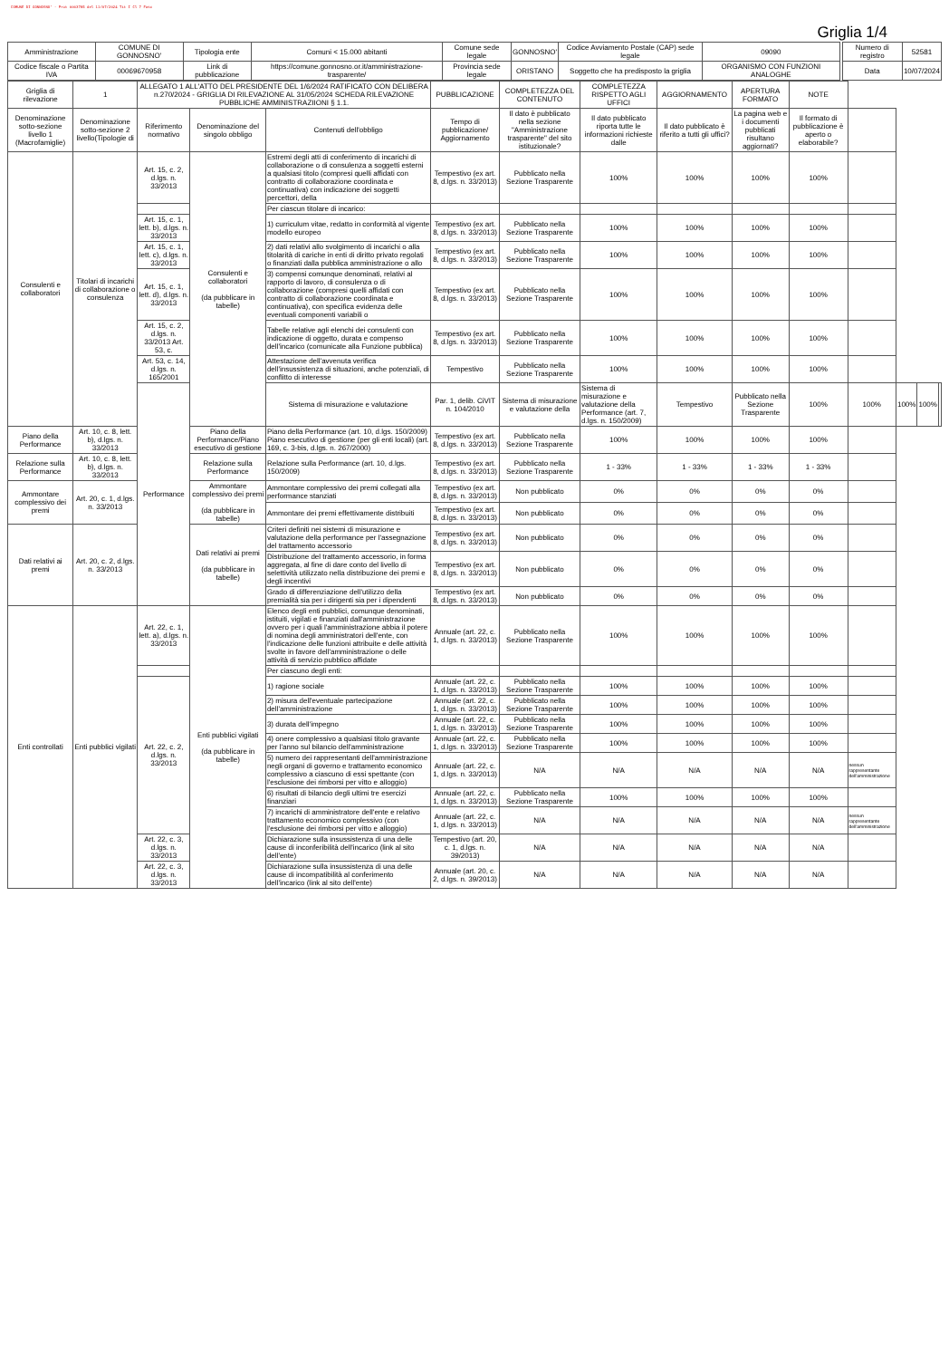COMUNE DI GONNOSNO' - Prot 0003795 del 11/07/2024 Tit I Cl 7 Fasc
Griglia 1/4
| Amministrazione | COMUNE DI GONNOSNO' | Tipologia ente | Comuni < 15.000 abitanti | Comune sede legale | GONNOSNO' | Codice Avviamento Postale (CAP) sede legale | 09090 | | Numero di registro | 52581 |
| Codice fiscale o Partita IVA | 00069670958 | Link di pubblicazione | https://comune.gonnosno.or.it/amministrazione-trasparente/ | Provincia sede legale | ORISTANO | Soggetto che ha predisposto la griglia | ORGANISMO CON FUNZIONI ANALOGHE | | Data | 10/07/2024 |
| Griglia di rilevazione | 1 | ALLEGATO 1 ALL'ATTO DEL PRESIDENTE DEL 1/6/2024 RATIFICATO CON DELIBERA n.270/2024 - GRIGLIA DI RILEVAZIONE AL 31/05/2024 SCHEDA RILEVAZIONE PUBBLICHE AMMINISTRAZIIONI § 1.1. | | | PUBBLICAZIONE | COMPLETEZZA DEL CONTENUTO | COMPLETEZZA RISPETTO AGLI UFFICI | AGGIORNAMENTO | APERTURA FORMATO | NOTE | | | | |
| Denominazione sotto-sezione livello 1 (Macrofamiglie) | Denominazione sotto-sezione 2 livello(Tipologie di | Riferimento normativo | Denominazione del singolo obbligo | Contenuti dell'obbligo | Tempo di pubblicazione/ Aggiornamento | Il dato è pubblicato nella sezione "Amministrazione trasparente" del sito istituzionale? | Il dato pubblicato riporta tutte le informazioni richieste dalle | Il dato pubblicato è riferito a tutti gli uffici? | La pagina web e i documenti pubblicati risultano aggiornati? | Il formato di pubblicazione è aperto o elaborabile? | | | | |
| Consulenti e collaboratori | Titolari di incarichi di collaborazione o consulenza | Art. 15, c. 2, d.lgs. n. 33/2013 | Consulenti e collaboratori (da pubblicare in tabelle) | Estremi degli atti di conferimento di incarichi di collaborazione o di consulenza a soggetti esterni a qualsiasi titolo (compresi quelli affidati con contratto di collaborazione coordinata e continuativa) con indicazione dei soggetti percettori, della | Tempestivo (ex art. 8, d.lgs. n. 33/2013) | Pubblicato nella Sezione Trasparente | 100% | 100% | 100% | 100% | | | | |
| | | | | Per ciascun titolare di incarico: | | | | | | | | | | |
| | | Art. 15, c. 1, lett. b), d.lgs. n. 33/2013 | | 1) curriculum vitae, redatto in conformità al vigente modello europeo | Tempestivo (ex art. 8, d.lgs. n. 33/2013) | Pubblicato nella Sezione Trasparente | 100% | 100% | 100% | 100% | | | | |
| | | Art. 15, c. 1, lett. c), d.lgs. n. 33/2013 | | 2) dati relativi allo svolgimento di incarichi o alla titolarità di cariche in enti di diritto privato regolati o finanziati dalla pubblica amministrazione o allo | Tempestivo (ex art. 8, d.lgs. n. 33/2013) | Pubblicato nella Sezione Trasparente | 100% | 100% | 100% | 100% | | | | |
| | | Art. 15, c. 1, lett. d), d.lgs. n. 33/2013 | | 3) compensi comunque denominati, relativi al rapporto di lavoro, di consulenza o di collaborazione (compresi quelli affidati con contratto di collaborazione coordinata e continuativa), con specifica evidenza delle eventuali componenti variabili o | Tempestivo (ex art. 8, d.lgs. n. 33/2013) | Pubblicato nella Sezione Trasparente | 100% | 100% | 100% | 100% | | | | |
| | | Art. 15, c. 2, d.lgs. n. 33/2013 Art. 53, c. | | Tabelle relative agli elenchi dei consulenti con indicazione di oggetto, durata e compenso dell'incarico (comunicate alla Funzione pubblica) | Tempestivo (ex art. 8, d.lgs. n. 33/2013) | Pubblicato nella Sezione Trasparente | 100% | 100% | 100% | 100% | | | | |
| | | Art. 53, c. 14, d.lgs. n. 165/2001 | | Attestazione dell'avvenuta verifica dell'insussistenza di situazioni, anche potenziali, di conflitto di interesse | Tempestivo | Pubblicato nella Sezione Trasparente | 100% | 100% | 100% | 100% | | | | |
| | | Performance | | Sistema di misurazione e valutazione | Par. 1, delib. CiVIT n. 104/2010 | Sistema di misurazione e valutazione della | Sistema di misurazione e valutazione della Performance (art. 7, d.lgs. n. 150/2009) | Tempestivo | Pubblicato nella Sezione Trasparente | 100% | 100% | 100% | 100% | |
| Piano della Performance | Art. 10, c. 8, lett. b), d.lgs. n. 33/2013 | | Piano della Performance/Piano esecutivo di gestione | Piano della Performance (art. 10, d.lgs. 150/2009) Piano esecutivo di gestione (per gli enti locali) (art. 169, c. 3-bis, d.lgs. n. 267/2000) | Tempestivo (ex art. 8, d.lgs. n. 33/2013) | Pubblicato nella Sezione Trasparente | 100% | 100% | 100% | 100% | | | | |
| Relazione sulla Performance | Art. 10, c. 8, lett. b), d.lgs. n. 33/2013 | | Relazione sulla Performance | Relazione sulla Performance (art. 10, d.lgs. 150/2009) | Tempestivo (ex art. 8, d.lgs. n. 33/2013) | Pubblicato nella Sezione Trasparente | 1 - 33% | 1 - 33% | 1 - 33% | 1 - 33% | | | | |
| Ammontare complessivo dei premi | Art. 20, c. 1, d.lgs. n. 33/2013 | | Ammontare complessivo dei premi (da pubblicare in tabelle) | Ammontare complessivo dei premi collegati alla performance stanziati | Tempestivo (ex art. 8, d.lgs. n. 33/2013) | Non pubblicato | 0% | 0% | 0% | 0% | | | | |
| | | | | Ammontare dei premi effettivamente distribuiti | Tempestivo (ex art. 8, d.lgs. n. 33/2013) | Non pubblicato | 0% | 0% | 0% | 0% | | | | |
| Dati relativi ai premi | Art. 20, c. 2, d.lgs. n. 33/2013 | | Dati relativi ai premi (da pubblicare in tabelle) | Criteri definiti nei sistemi di misurazione e valutazione della performance per l'assegnazione del trattamento accessorio | Tempestivo (ex art. 8, d.lgs. n. 33/2013) | Non pubblicato | 0% | 0% | 0% | 0% | | | | |
| | | | | Distribuzione del trattamento accessorio, in forma aggregata, al fine di dare conto del livello di selettività utilizzato nella distribuzione dei premi e degli incentivi | Tempestivo (ex art. 8, d.lgs. n. 33/2013) | Non pubblicato | 0% | 0% | 0% | 0% | | | | |
| | | | | Grado di differenziazione dell'utilizzo della premialità sia per i dirigenti sia per i dipendenti | Tempestivo (ex art. 8, d.lgs. n. 33/2013) | Non pubblicato | 0% | 0% | 0% | 0% | | | | |
| Enti controllati | Enti pubblici vigilati | Art. 22, c. 1, lett. a), d.lgs. n. 33/2013 | Enti pubblici vigilati (da pubblicare in tabelle) | Elenco degli enti pubblici, comunque denominati, istituiti, vigilati e finanziati dall'amministrazione ovvero per i quali l'amministrazione abbia il potere di nomina degli amministratori dell'ente, con l'indicazione delle funzioni attribuite e delle attività svolte in favore dell'amministrazione o delle attività di servizio pubblico affidate | Annuale (art. 22, c. 1, d.lgs. n. 33/2013) | Pubblicato nella Sezione Trasparente | 100% | 100% | 100% | 100% | | | | |
| | | | | Per ciascuno degli enti: | | | | | | | | | | |
| | | Art. 22, c. 2, d.lgs. n. 33/2013 | | 1) ragione sociale | Annuale (art. 22, c. 1, d.lgs. n. 33/2013) | Pubblicato nella Sezione Trasparente | 100% | 100% | 100% | 100% | | | | |
| | | | | 2) misura dell'eventuale partecipazione dell'amministrazione | Annuale (art. 22, c. 1, d.lgs. n. 33/2013) | Pubblicato nella Sezione Trasparente | 100% | 100% | 100% | 100% | | | | |
| | | | | 3) durata dell'impegno | Annuale (art. 22, c. 1, d.lgs. n. 33/2013) | Pubblicato nella Sezione Trasparente | 100% | 100% | 100% | 100% | | | | |
| | | | | 4) onere complessivo a qualsiasi titolo gravante per l'anno sul bilancio dell'amministrazione | Annuale (art. 22, c. 1, d.lgs. n. 33/2013) | Pubblicato nella Sezione Trasparente | 100% | 100% | 100% | 100% | | | | |
| | | | | 5) numero dei rappresentanti dell'amministrazione negli organi di governo e trattamento economico complessivo a ciascuno di essi spettante (con l'esclusione dei rimborsi per vitto e alloggio) | Annuale (art. 22, c. 1, d.lgs. n. 33/2013) | N/A | N/A | N/A | N/A | N/A | nessun rappresentante dell'amministrazione | | | |
| | | | | 6) risultati di bilancio degli ultimi tre esercizi finanziari | Annuale (art. 22, c. 1, d.lgs. n. 33/2013) | Pubblicato nella Sezione Trasparente | 100% | 100% | 100% | 100% | | | | |
| | | | | 7) incarichi di amministratore dell'ente e relativo trattamento economico complessivo (con l'esclusione dei rimborsi per vitto e alloggio) | Annuale (art. 22, c. 1, d.lgs. n. 33/2013) | N/A | N/A | N/A | N/A | N/A | nessun rappresentante dell'amministrazione | | | |
| | | Art. 22, c. 3, d.lgs. n. 33/2013 | | Dichiarazione sulla insussistenza di una delle cause di inconferibilità dell'incarico (link al sito dell'ente) | Tempestivo (art. 20, c. 1, d.lgs. n. 39/2013) | N/A | N/A | N/A | N/A | N/A | | | | |
| | | Art. 22, c. 3, d.lgs. n. 33/2013 | | Dichiarazione sulla insussistenza di una delle cause di incompatibilità al conferimento dell'incarico (link al sito dell'ente) | Annuale (art. 20, c. 2, d.lgs. n. 39/2013) | N/A | N/A | N/A | N/A | N/A | | | | |